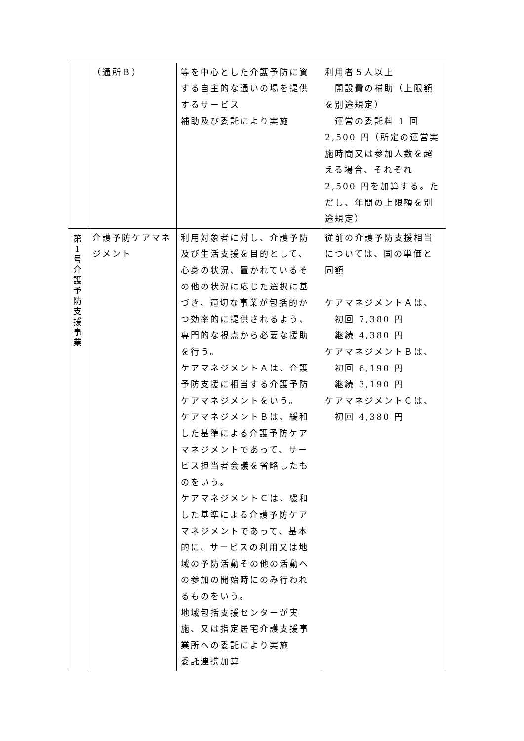| | （通所Ｂ） | 等を中心とした介護予防に資する自主的な通いの場を提供するサービス 補助及び委託により実施 | 利用者５人以上 開設費の補助（上限額を別途規定） 運営の委託料 1 回 2,500 円（所定の運営実施時間又は参加人数を超える場合、それぞれ 2,500 円を加算する。ただし、年間の上限額を別途規定） |
| 第 1 号 介 護 予 防 支 援 事 業 | 介護予防ケアマネジメント | 利用対象者に対し、介護予防及び生活支援を目的として、心身の状況、置かれているその他の状況に応じた選択に基づき、適切な事業が包括的かつ効率的に提供されるよう、専門的な視点から必要な援助を行う。 ケアマネジメントＡは、介護予防支援に相当する介護予防ケアマネジメントをいう。 ケアマネジメントＢは、緩和した基準による介護予防ケアマネジメントであって、サービス担当者会議を省略したものをいう。 ケアマネジメントＣは、緩和した基準による介護予防ケアマネジメントであって、基本的に、サービスの利用又は地域の予防活動その他の活動への参加の開始時にのみ行われるものをいう。 地域包括支援センターが実施、又は指定居宅介護支援事業所への委託により実施 委託連携加算 | 従前の介護予防支援相当については、国の単価と同額 ケアマネジメントＡは、 初回 7,380 円 継続 4,380 円 ケアマネジメントＢは、 初回 6,190 円 継続 3,190 円 ケアマネジメントＣは、 初回 4,380 円 |